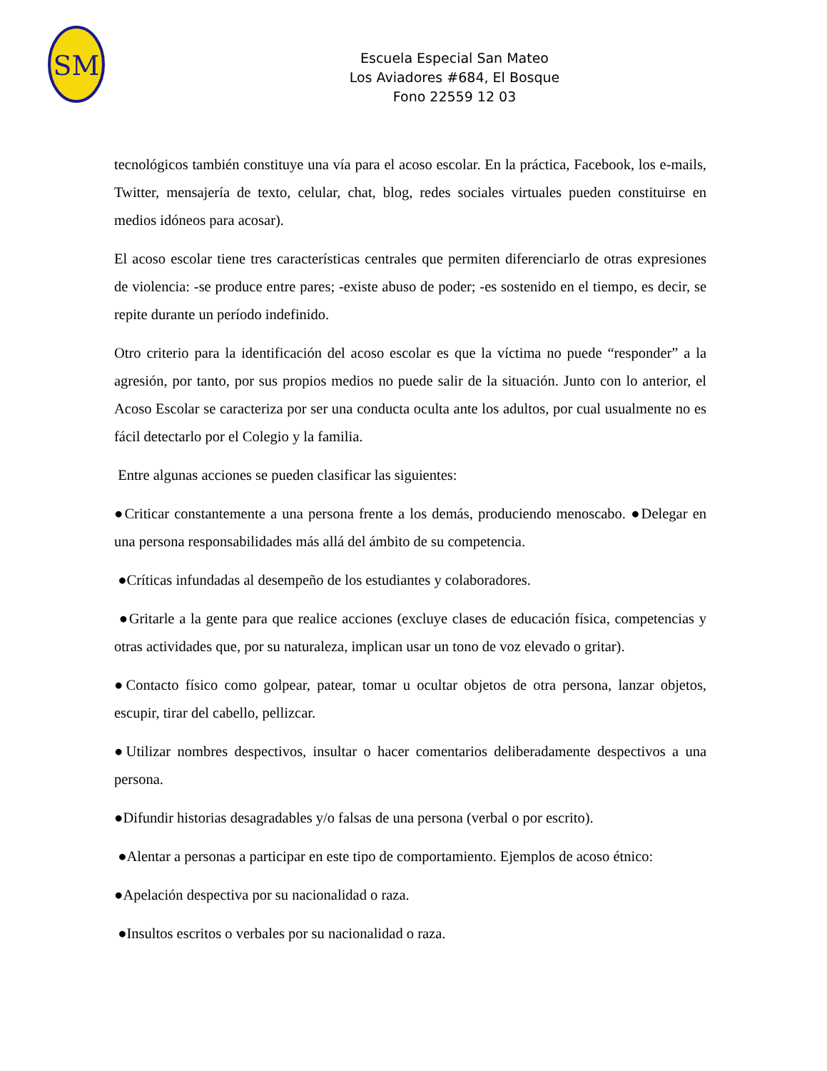SM
Escuela Especial San Mateo
Los Aviadores #684, El Bosque
Fono 22559 12 03
tecnológicos también constituye una vía para el acoso escolar. En la práctica, Facebook, los e-mails, Twitter, mensajería de texto, celular, chat, blog, redes sociales virtuales pueden constituirse en medios idóneos para acosar).
El acoso escolar tiene tres características centrales que permiten diferenciarlo de otras expresiones de violencia: -se produce entre pares; -existe abuso de poder; -es sostenido en el tiempo, es decir, se repite durante un período indefinido.
Otro criterio para la identificación del acoso escolar es que la víctima no puede “responder” a la agresión, por tanto, por sus propios medios no puede salir de la situación. Junto con lo anterior, el Acoso Escolar se caracteriza por ser una conducta oculta ante los adultos, por cual usualmente no es fácil detectarlo por el Colegio y la familia.
Entre algunas acciones se pueden clasificar las siguientes:
●Criticar constantemente a una persona frente a los demás, produciendo menoscabo. ●Delegar en una persona responsabilidades más allá del ámbito de su competencia.
●Críticas infundadas al desempeño de los estudiantes y colaboradores.
●Gritarle a la gente para que realice acciones (excluye clases de educación física, competencias y otras actividades que, por su naturaleza, implican usar un tono de voz elevado o gritar).
●Contacto físico como golpear, patear, tomar u ocultar objetos de otra persona, lanzar objetos, escupir, tirar del cabello, pellizcar.
●Utilizar nombres despectivos, insultar o hacer comentarios deliberadamente despectivos a una persona.
●Difundir historias desagradables y/o falsas de una persona (verbal o por escrito).
●Alentar a personas a participar en este tipo de comportamiento. Ejemplos de acoso étnico:
●Apelación despectiva por su nacionalidad o raza.
●Insultos escritos o verbales por su nacionalidad o raza.